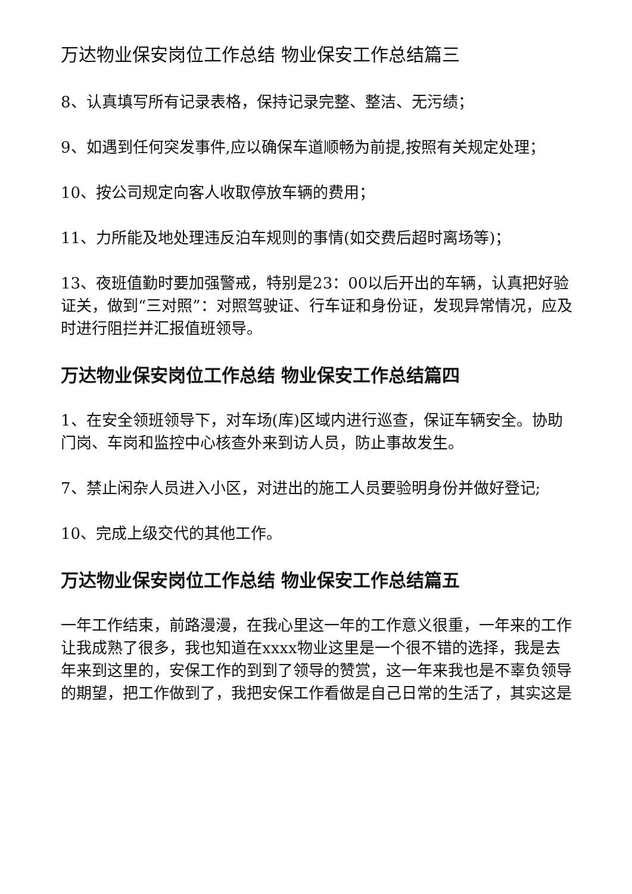万达物业保安岗位工作总结 物业保安工作总结篇三
8、认真填写所有记录表格，保持记录完整、整洁、无污绩；
9、如遇到任何突发事件,应以确保车道顺畅为前提,按照有关规定处理；
10、按公司规定向客人收取停放车辆的费用；
11、力所能及地处理违反泊车规则的事情(如交费后超时离场等)；
13、夜班值勤时要加强警戒，特别是23：00以后开出的车辆，认真把好验证关，做到“三对照”：对照驾驶证、行车证和身份证，发现异常情况，应及时进行阻拦并汇报值班领导。
万达物业保安岗位工作总结 物业保安工作总结篇四
1、在安全领班领导下，对车场(库)区域内进行巡查，保证车辆安全。协助门岗、车岗和监控中心核查外来到访人员，防止事故发生。
7、禁止闲杂人员进入小区，对进出的施工人员要验明身份并做好登记;
10、完成上级交代的其他工作。
万达物业保安岗位工作总结 物业保安工作总结篇五
一年工作结束，前路漫漫，在我心里这一年的工作意义很重，一年来的工作让我成熟了很多，我也知道在xxxx物业这里是一个很不错的选择，我是去年来到这里的，安保工作的到到了领导的赞赏，这一年来我也是不辜负领导的期望，把工作做到了，我把安保工作看做是自己日常的生活了，其实这是